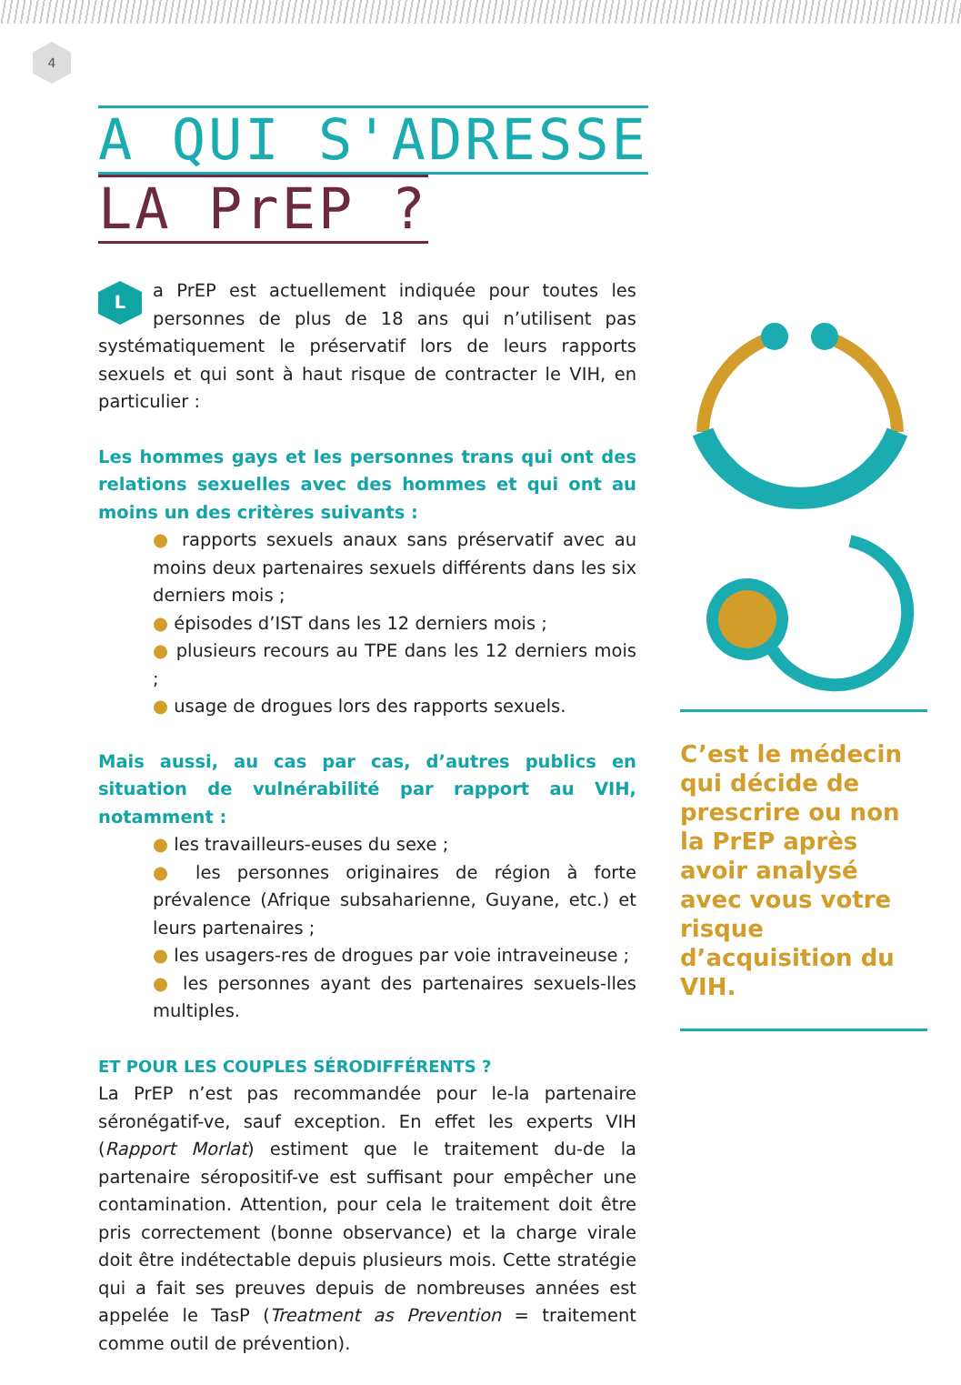4
A QUI S'ADRESSE
LA PrEP ?
La PrEP est actuellement indiquée pour toutes les personnes de plus de 18 ans qui n’utilisent pas systématiquement le préservatif lors de leurs rapports sexuels et qui sont à haut risque de contracter le VIH, en particulier :
Les hommes gays et les personnes trans qui ont des relations sexuelles avec des hommes et qui ont au moins un des critères suivants :
● rapports sexuels anaux sans préservatif avec au moins deux partenaires sexuels différents dans les six derniers mois ;
● épisodes d’IST dans les 12 derniers mois ;
● plusieurs recours au TPE dans les 12 derniers mois ;
● usage de drogues lors des rapports sexuels.
Mais aussi, au cas par cas, d’autres publics en situation de vulnérabilité par rapport au VIH, notamment :
● les travailleurs-euses du sexe ;
● les personnes originaires de région à forte prévalence (Afrique subsaharienne, Guyane, etc.) et leurs partenaires ;
● les usagers-res de drogues par voie intraveineuse ;
● les personnes ayant des partenaires sexuels-lles multiples.
ET POUR LES COUPLES SÉRODIFFÉRENTS ?
La PrEP n’est pas recommandée pour le-la partenaire séronégatif-ve, sauf exception. En effet les experts VIH (Rapport Morlat) estiment que le traitement du-de la partenaire séropositif-ve est suffisant pour empêcher une contamination. Attention, pour cela le traitement doit être pris correctement (bonne observance) et la charge virale doit être indétectable depuis plusieurs mois. Cette stratégie qui a fait ses preuves depuis de nombreuses années est appelée le TasP (Treatment as Prevention = traitement comme outil de prévention).
C’est le médecin qui décide de prescrire ou non la PrEP après avoir analysé avec vous votre risque d’acquisition du VIH.